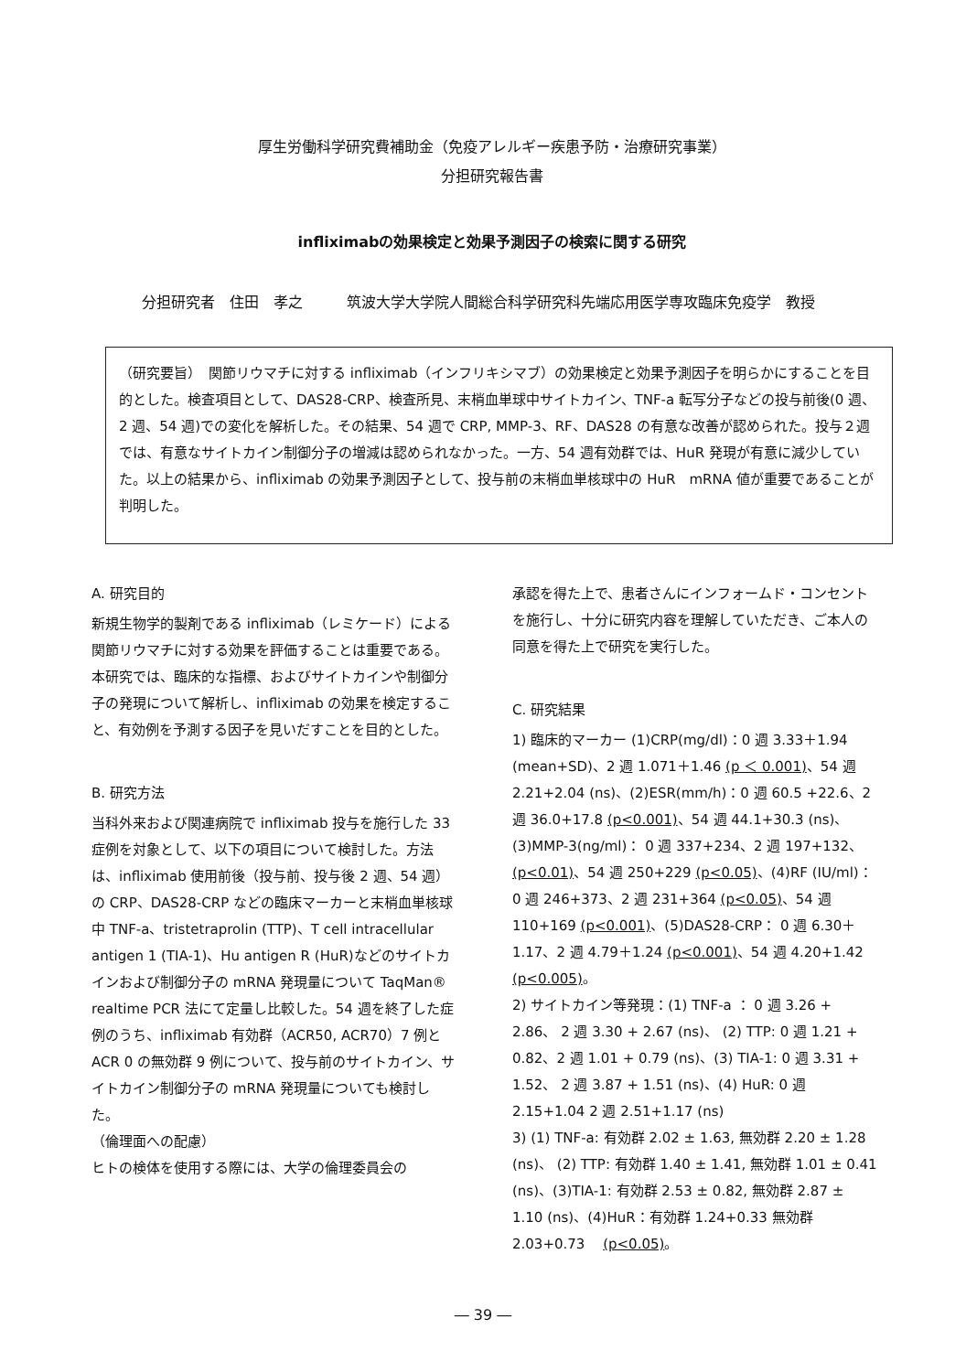厚生労働科学研究費補助金（免疫アレルギー疾患予防・治療研究事業）
分担研究報告書
infliximabの効果検定と効果予測因子の検索に関する研究
分担研究者　住田　孝之　　　筑波大学大学院人間総合科学研究科先端応用医学専攻臨床免疫学　教授
（研究要旨）　関節リウマチに対する infliximab（インフリキシマブ）の効果検定と効果予測因子を明らかにすることを目的とした。検査項目として、DAS28-CRP、検査所見、末梢血単球中サイトカイン、TNF-a 転写分子などの投与前後(0 週、2 週、54 週)での変化を解析した。その結果、54 週で CRP, MMP-3、RF、DAS28 の有意な改善が認められた。投与２週では、有意なサイトカイン制御分子の増減は認められなかった。一方、54 週有効群では、HuR 発現が有意に減少していた。以上の結果から、infliximab の効果予測因子として、投与前の末梢血単核球中の HuR　mRNA 値が重要であることが判明した。
A. 研究目的
新規生物学的製剤である infliximab（レミケード）による関節リウマチに対する効果を評価することは重要である。本研究では、臨床的な指標、およびサイトカインや制御分子の発現について解析し、infliximab の効果を検定すること、有効例を予測する因子を見いだすことを目的とした。
B. 研究方法
当科外来および関連病院で infliximab 投与を施行した 33 症例を対象として、以下の項目について検討した。方法は、infliximab 使用前後（投与前、投与後 2 週、54 週）の CRP、DAS28-CRP などの臨床マーカーと末梢血単核球中 TNF-a、tristetraprolin (TTP)、T cell intracellular antigen 1 (TIA-1)、Hu antigen R (HuR)などのサイトカインおよび制御分子の mRNA 発現量について TaqMan® realtime PCR 法にて定量し比較した。54 週を終了した症例のうち、infliximab 有効群（ACR50, ACR70）7 例と ACR 0 の無効群 9 例について、投与前のサイトカイン、サイトカイン制御分子の mRNA 発現量についても検討した。
（倫理面への配慮）
ヒトの検体を使用する際には、大学の倫理委員会の
承認を得た上で、患者さんにインフォームド・コンセントを施行し、十分に研究内容を理解していただき、ご本人の同意を得た上で研究を実行した。
C. 研究結果
1) 臨床的マーカー (1)CRP(mg/dl)：0 週 3.33＋1.94 (mean+SD)、2 週 1.071＋1.46 (p ＜ 0.001)、54 週 2.21+2.04 (ns)、(2)ESR(mm/h)：0 週 60.5 +22.6、2 週 36.0+17.8 (p<0.001)、54 週 44.1+30.3 (ns)、(3)MMP-3(ng/ml)： 0 週 337+234、2 週 197+132、(p<0.01)、54 週 250+229 (p<0.05)、(4)RF (IU/ml)： 0 週 246+373、2 週 231+364 (p<0.05)、54 週 110+169 (p<0.001)、(5)DAS28-CRP： 0 週 6.30＋1.17、2 週 4.79＋1.24 (p<0.001)、54 週 4.20+1.42 (p<0.005)。
2) サイトカイン等発現：(1) TNF-a ： 0 週 3.26 + 2.86、 2 週 3.30 + 2.67 (ns)、 (2) TTP: 0 週 1.21 + 0.82、2 週 1.01 + 0.79 (ns)、(3) TIA-1: 0 週 3.31 + 1.52、 2 週 3.87 + 1.51 (ns)、(4) HuR: 0 週 2.15+1.04 2 週 2.51+1.17 (ns)
3) (1) TNF-a: 有効群 2.02 ± 1.63, 無効群 2.20 ± 1.28 (ns)、 (2) TTP: 有効群 1.40 ± 1.41, 無効群 1.01 ± 0.41 (ns)、(3)TIA-1: 有効群 2.53 ± 0.82, 無効群 2.87 ± 1.10 (ns)、(4)HuR：有効群 1.24+0.33 無効群 2.03+0.73 　(p<0.05)。
― 39 ―